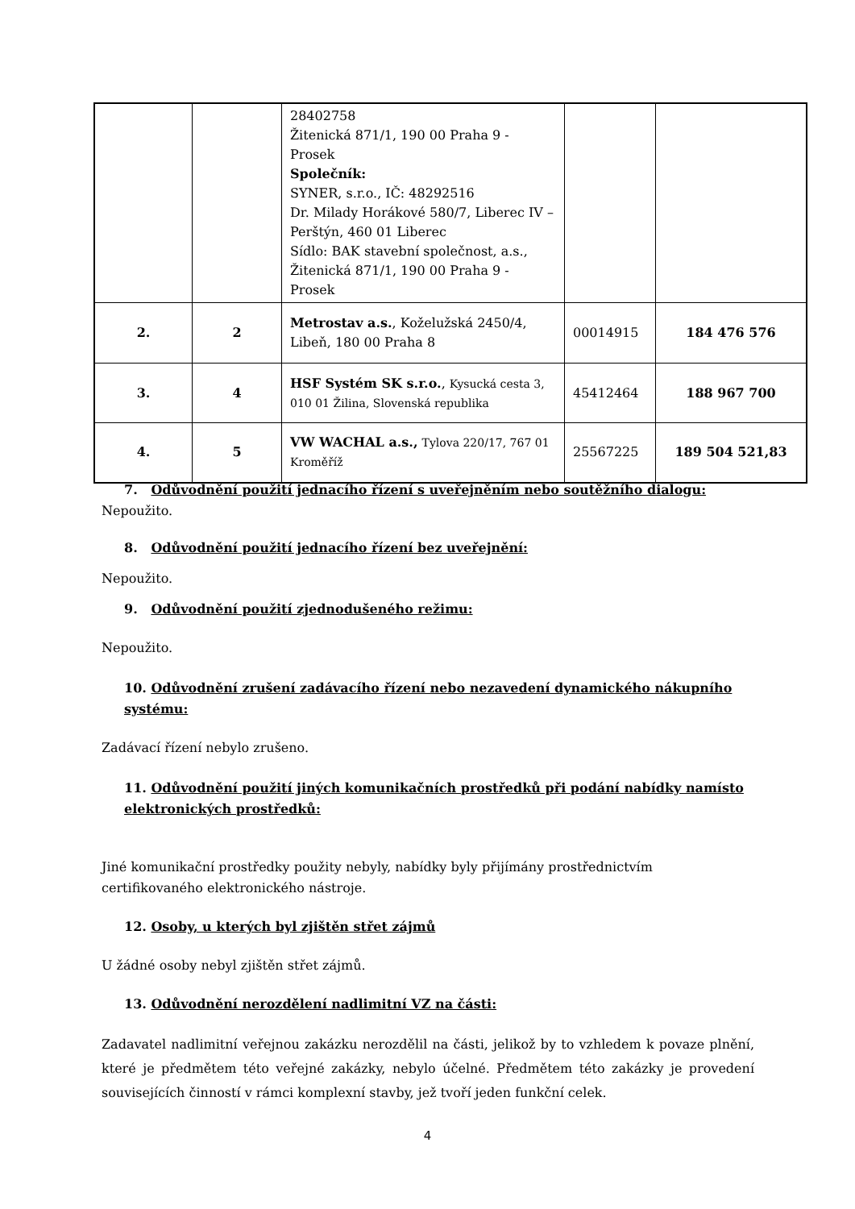| | | 28402758 Žitenická 871/1, 190 00 Praha 9 - Prosek Společník: SYNER, s.r.o., IČ: 48292516 Dr. Milady Horákové 580/7, Liberec IV – Perštýn, 460 01 Liberec Sídlo: BAK stavební společnost, a.s., Žitenická 871/1, 190 00 Praha 9 - Prosek | | |
| 2. | 2 | Metrostav a.s. , Koželužská 2450/4, Libeň, 180 00 Praha 8 | 00014915 | 184 476 576 |
| 3. | 4 | HSF Systém SK s.r.o. , Kysucká cesta 3, 010 01 Žilina, Slovenská republika | 45412464 | 188 967 700 |
| 4. | 5 | VW WACHAL a.s., Tylova 220/17, 767 01 Kroměříž | 25567225 | 189 504 521,83 |
7. Odůvodnění použití jednacího řízení s uveřejněním nebo soutěžního dialogu:
Nepoužito.
8. Odůvodnění použití jednacího řízení bez uveřejnění:
Nepoužito.
9. Odůvodnění použití zjednodušeného režimu:
Nepoužito.
10. Odůvodnění zrušení zadávacího řízení nebo nezavedení dynamického nákupního systému:
Zadávací řízení nebylo zrušeno.
11. Odůvodnění použití jiných komunikačních prostředků při podání nabídky namísto elektronických prostředků:
Jiné komunikační prostředky použity nebyly, nabídky byly přijímány prostřednictvím
certifikovaného elektronického nástroje.
12. Osoby, u kterých byl zjištěn střet zájmů
U žádné osoby nebyl zjištěn střet zájmů.
13. Odůvodnění nerozdělení nadlimitní VZ na části:
Zadavatel nadlimitní veřejnou zakázku nerozdělil na části, jelikož by to vzhledem k povaze plnění, které je předmětem této veřejné zakázky, nebylo účelné. Předmětem této zakázky je provedení souvisejících činností v rámci komplexní stavby, jež tvoří jeden funkční celek.
4